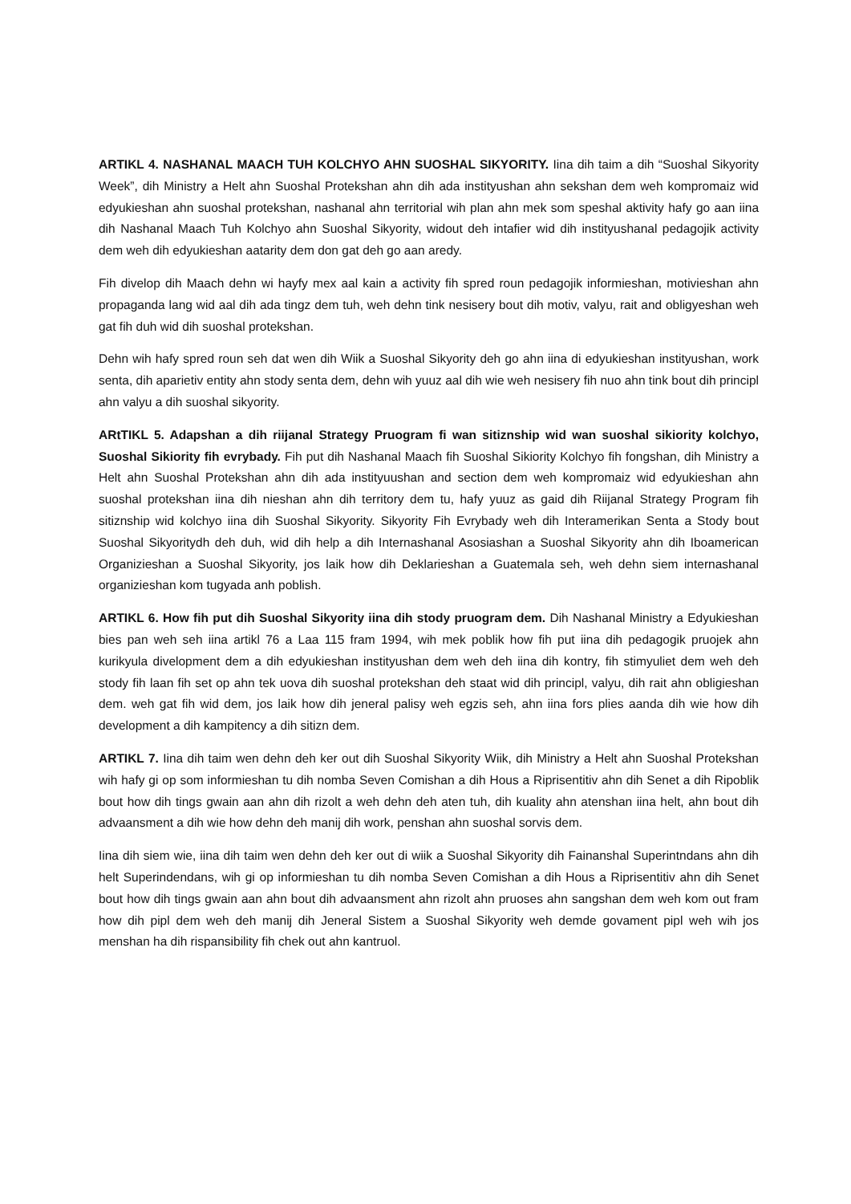ARTIKL 4. NASHANAL MAACH TUH KOLCHYO AHN SUOSHAL SIKYORITY. Iina dih taim a dih “Suoshal Sikyority Week”, dih Ministry a Helt ahn Suoshal Protekshan ahn dih ada instityushan ahn sekshan dem weh kompromaiz wid edyukieshan ahn suoshal protekshan, nashanal ahn territorial wih plan ahn mek som speshal aktivity hafy go aan iina dih Nashanal Maach Tuh Kolchyo ahn Suoshal Sikyority, widout deh intafier wid dih instityushanal pedagojik activity dem weh dih edyukieshan aatarity dem don gat deh go aan aredy.
Fih divelop dih Maach dehn wi hayfy mex aal kain a activity fih spred roun pedagojik informieshan, motivieshan ahn propaganda lang wid aal dih ada tingz dem tuh, weh dehn tink nesisery bout dih motiv, valyu, rait and obligyeshan weh gat fih duh wid dih suoshal protekshan.
Dehn wih hafy spred roun seh dat wen dih Wiik a Suoshal Sikyority deh go ahn iina di edyukieshan instityushan, work senta, dih aparietiv entity ahn stody senta dem, dehn wih yuuz aal dih wie weh nesisery fih nuo ahn tink bout dih principl ahn valyu a dih suoshal sikyority.
ARtTIKL 5. Adapshan a dih riijanal Strategy Pruogram fi wan sitiznship wid wan suoshal sikiority kolchyo, Suoshal Sikiority fih evrybady. Fih put dih Nashanal Maach fih Suoshal Sikiority Kolchyo fih fongshan, dih Ministry a Helt ahn Suoshal Protekshan ahn dih ada instityuushan and section dem weh kompromaiz wid edyukieshan ahn suoshal protekshan iina dih nieshan ahn dih territory dem tu, hafy yuuz as gaid dih Riijanal Strategy Program fih sitiznship wid kolchyo iina dih Suoshal Sikyority. Sikyority Fih Evrybady weh dih Interamerikan Senta a Stody bout Suoshal Sikyoritydh deh duh, wid dih help a dih Internashanal Asosiashan a Suoshal Sikyority ahn dih Iboamerican Organizieshan a Suoshal Sikyority, jos laik how dih Deklarieshan a Guatemala seh, weh dehn siem internashanal organizieshan kom tugyada anh poblish.
ARTIKL 6. How fih put dih Suoshal Sikyority iina dih stody pruogram dem. Dih Nashanal Ministry a Edyukieshan bies pan weh seh iina artikl 76 a Laa 115 fram 1994, wih mek poblik how fih put iina dih pedagogik pruojek ahn kurikyula divelopment dem a dih edyukieshan instityushan dem weh deh iina dih kontry, fih stimyuliet dem weh deh stody fih laan fih set op ahn tek uova dih suoshal protekshan deh staat wid dih principl, valyu, dih rait ahn obligieshan dem. weh gat fih wid dem, jos laik how dih jeneral palisy weh egzis seh, ahn iina fors plies aanda dih wie how dih development a dih kampitency a dih sitizn dem.
ARTIKL 7. Iina dih taim wen dehn deh ker out dih Suoshal Sikyority Wiik, dih Ministry a Helt ahn Suoshal Protekshan wih hafy gi op som informieshan tu dih nomba Seven Comishan a dih Hous a Riprisentitiv ahn dih Senet a dih Ripoblik bout how dih tings gwain aan ahn dih rizolt a weh dehn deh aten tuh, dih kuality ahn atenshan iina helt, ahn bout dih advaansment a dih wie how dehn deh manij dih work, penshan ahn suoshal sorvis dem.
Iina dih siem wie, iina dih taim wen dehn deh ker out di wiik a Suoshal Sikyority dih Fainanshal Superintndans ahn dih helt Superindendans, wih gi op informieshan tu dih nomba Seven Comishan a dih Hous a Riprisentitiv ahn dih Senet bout how dih tings gwain aan ahn bout dih advaansment ahn rizolt ahn pruoses ahn sangshan dem weh kom out fram how dih pipl dem weh deh manij dih Jeneral Sistem a Suoshal Sikyority weh demde govament pipl weh wih jos menshan ha dih rispansibility fih chek out ahn kantruol.